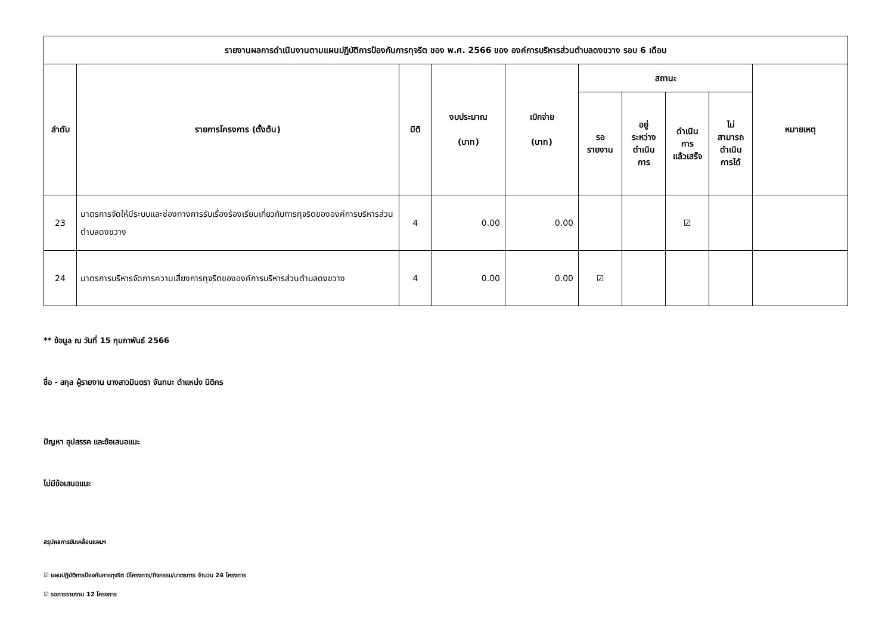| รายงานผลการดำเนินงานตามแผนปฏิบัติการป้องกันการทุจริต ของ พ.ศ. 2566 ของ องค์การบริหารส่วนตำบลดงขวาง รอบ 6 เดือน | | | | | | | | | |
| --- | --- | --- | --- | --- | --- | --- | --- | --- | --- |
| ลำดับ | รายการโครงการ (ตั้งต้น) | มิติ | งบประมาณ (บาท) | เบิกจ่าย (บาท) | สถานะ | | | | หมายเหตุ |
| | | | | | รอ รายงาน | อยู่ ระหว่าง ดำเนิน การ | ดำเนิน การ แล้วเสร็จ | ไม่ สามารถ ดำเนิน การได้ | |
| 23 | มาตรการจัดให้มีระบบและช่องทางการรับเรื่องร้องเรียนเกี่ยวกับการทุจริตขององค์การบริหารส่วนตำบลดงขวาง | 4 | 0.00 | 0.00 | | | ☑ | | |
| 24 | มาตรการบริหารจัดการความเสี่ยงการทุจริตขององค์การบริหารส่วนตำบลดงขวาง | 4 | 0.00 | 0.00 | ☑ | | | | |
** ข้อมูล ณ วันที่ 15 กุมภาพันธ์ 2566
ชื่อ - สกุล ผู้รายงาน นางสาวมินตรา จันทนะ ตำแหน่ง นิติกร
ปัญหา อุปสรรค และข้อเสนอแนะ
ไม่มีข้อเสนอแนะ
สรุปผลการขับเคลื่อนแผนฯ
☑ แผนปฏิบัติการป้องกันการทุจริต มีโครงการ/กิจกรรม/มาตรการ จำนวน 24 โครงการ
☑ รอการรายงาน 12 โครงการ